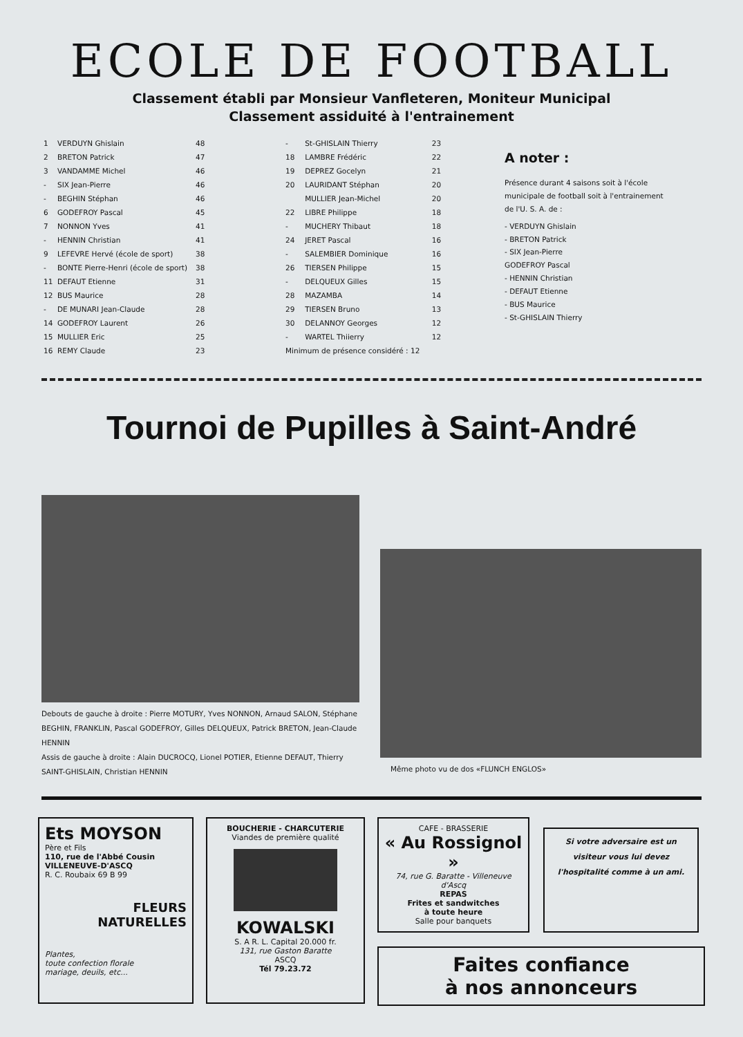ECOLE DE FOOTBALL
Classement établi par Monsieur Vanfleteren, Moniteur Municipal
Classement assiduité à l'entrainement
| 1 | VERDUYN Ghislain | 48 |
| 2 | BRETON Patrick | 47 |
| 3 | VANDAMME Michel | 46 |
| - | SIX Jean-Pierre | 46 |
| - | BEGHIN Stéphan | 46 |
| 6 | GODEFROY Pascal | 45 |
| 7 | NONNON Yves | 41 |
| - | HENNIN Christian | 41 |
| 9 | LEFEVRE Hervé (école de sport) | 38 |
| - | BONTE Pierre-Henri (école de sport) | 38 |
| 11 | DEFAUT Etienne | 31 |
| 12 | BUS Maurice | 28 |
| - | DE MUNARI Jean-Claude | 28 |
| 14 | GODEFROY Laurent | 26 |
| 15 | MULLIER Eric | 25 |
| 16 | REMY Claude | 23 |
| - | St-GHISLAIN Thierry | 23 |
| 18 | LAMBRE Frédéric | 22 |
| 19 | DEPREZ Gocelyn | 21 |
| 20 | LAURIDANT Stéphan | 20 |
| | MULLIER Jean-Michel | 20 |
| 22 | LIBRE Philippe | 18 |
| - | MUCHERY Thibaut | 18 |
| 24 | JERET Pascal | 16 |
| - | SALEMBIER Dominique | 16 |
| 26 | TIERSEN Philippe | 15 |
| - | DELQUEUX Gilles | 15 |
| 28 | MAZAMBA | 14 |
| 29 | TIERSEN Bruno | 13 |
| 30 | DELANNOY Georges | 12 |
| - | WARTEL Thiierry | 12 |
| Minimum de présence considéré : 12 | | |
A noter :
Présence durant 4 saisons soit à l'école municipale de football soit à l'entrainement de l'U. S. A. de :
- VERDUYN Ghislain
- BRETON Patrick
- SIX Jean-Pierre
GODEFROY Pascal
- HENNIN Christian
- DEFAUT Etienne
- BUS Maurice
- St-GHISLAIN Thierry
Tournoi de Pupilles à Saint-André
Debouts de gauche à droite : Pierre MOTURY, Yves NONNON, Arnaud SALON, Stéphane BEGHIN, FRANKLIN, Pascal GODEFROY, Gilles DELQUEUX, Patrick BRETON, Jean-Claude HENNIN
Assis de gauche à droite : Alain DUCROCQ, Lionel POTIER, Etienne DEFAUT, Thierry SAINT-GHISLAIN, Christian HENNIN
Même photo vu de dos «FLUNCH ENGLOS»
Ets MOYSON
Père et Fils
110, rue de l'Abbé Cousin
VILLENEUVE-D'ASCQ
R. C. Roubaix 69 B 99
FLEURS
NATURELLES
Plantes,
toute confection florale
mariage, deuils, etc...
BOUCHERIE - CHARCUTERIE
Viandes de première qualité
KOWALSKI
S. A R. L. Capital 20.000 fr.
131, rue Gaston Baratte
ASCQ
Tél 79.23.72
CAFE - BRASSERIE
« Au Rossignol »
74, rue G. Baratte - Villeneuve d'Ascq
REPAS
Frites et sandwitches
à toute heure
Salle pour banquets
Si votre adversaire est un visiteur vous lui devez l'hospitalité comme à un ami.
Faites confiance
à nos annonceurs